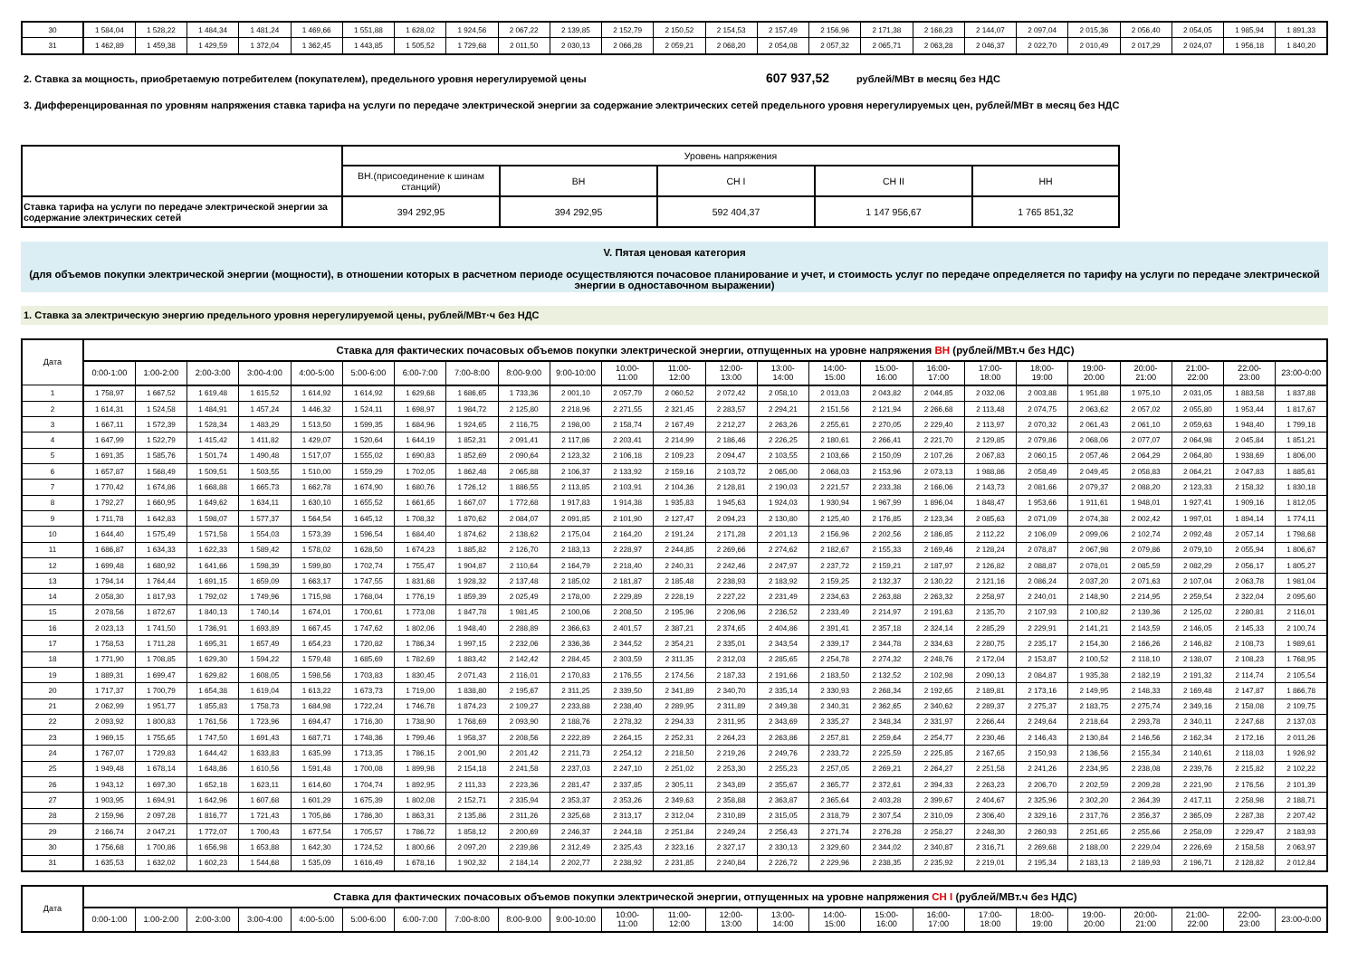| 30 | 1 584,04 | 1 528,22 | 1 484,34 | 1 481,24 | 1 469,66 | 1 551,88 | 1 628,02 | 1 924,56 | 2 067,22 | 2 139,85 | 2 152,79 | 2 150,52 | 2 154,53 | 2 157,49 | 2 156,96 | 2 171,38 | 2 168,23 | 2 144,07 | 2 097,04 | 2 015,36 | 2 056,40 | 2 054,05 | 1 985,94 | 1 891,33 |
| 31 | 1 462,89 | 1 459,38 | 1 429,59 | 1 372,04 | 1 362,45 | 1 443,85 | 1 505,52 | 1 729,68 | 2 011,50 | 2 030,13 | 2 066,28 | 2 059,21 | 2 068,20 | 2 054,08 | 2 057,32 | 2 065,71 | 2 063,28 | 2 046,37 | 2 022,70 | 2 010,49 | 2 017,29 | 2 024,07 | 1 956,18 | 1 840,20 |
2. Ставка за мощность, приобретаемую потребителем (покупателем), предельного уровня нерегулируемой цены 607 937,52 рублей/МВт в месяц без НДС
3. Дифференцированная по уровням напряжения ставка тарифа на услуги по передаче электрической энергии за содержание электрических сетей предельного уровня нерегулируемых цен, рублей/МВт в месяц без НДС
| | Уровень напряжения | | | | |
| | ВН.(присоединение к шинам станций) | ВН | СН I | СН II | НН |
| Ставка тарифа на услуги по передаче электрической энергии за содержание электрических сетей | 394 292,95 | 394 292,95 | 592 404,37 | 1 147 956,67 | 1 765 851,32 |
V. Пятая ценовая категория
(для объемов покупки электрической энергии (мощности), в отношении которых в расчетном периоде осуществляются почасовое планирование и учет, и стоимость услуг по передаче определяется по тарифу на услуги по передаче электрической энергии в одноставочном выражении)
1. Ставка за электрическую энергию предельного уровня нерегулируемой цены, рублей/МВт·ч без НДС
| Дата | Ставка для фактических почасовых объемов покупки электрической энергии, отпущенных на уровне напряжения ВН (рублей/МВт.ч без НДС) | | | | | | | | | | | | | | | | | | | | | | | |
| --- | --- | --- | --- | --- | --- | --- | --- | --- | --- | --- | --- | --- | --- | --- | --- | --- | --- | --- | --- | --- | --- | --- | --- | --- |
| | 0:00-1:00 | 1:00-2:00 | 2:00-3:00 | 3:00-4:00 | 4:00-5:00 | 5:00-6:00 | 6:00-7:00 | 7:00-8:00 | 8:00-9:00 | 9:00-10:00 | 10:00- 11:00 | 11:00- 12:00 | 12:00- 13:00 | 13:00- 14:00 | 14:00- 15:00 | 15:00- 16:00 | 16:00- 17:00 | 17:00- 18:00 | 18:00- 19:00 | 19:00- 20:00 | 20:00- 21:00 | 21:00- 22:00 | 22:00- 23:00 | 23:00-0:00 |
| 1 | 1 758,97 | 1 667,52 | 1 619,48 | 1 615,52 | 1 614,92 | 1 614,92 | 1 629,68 | 1 686,65 | 1 733,36 | 2 001,10 | 2 057,79 | 2 060,52 | 2 072,42 | 2 058,10 | 2 013,03 | 2 043,82 | 2 044,85 | 2 032,06 | 2 003,88 | 1 951,88 | 1 975,10 | 2 031,05 | 1 883,58 | 1 837,88 |
| 2 | 1 614,31 | 1 524,58 | 1 484,91 | 1 457,24 | 1 446,32 | 1 524,11 | 1 698,97 | 1 984,72 | 2 125,80 | 2 218,96 | 2 271,55 | 2 321,45 | 2 283,57 | 2 294,21 | 2 151,56 | 2 121,94 | 2 266,68 | 2 113,48 | 2 074,75 | 2 063,62 | 2 057,02 | 2 055,80 | 1 953,44 | 1 817,67 |
| 3 | 1 667,11 | 1 572,39 | 1 528,34 | 1 483,29 | 1 513,50 | 1 599,35 | 1 684,96 | 1 924,65 | 2 116,75 | 2 198,00 | 2 158,74 | 2 167,49 | 2 212,27 | 2 263,26 | 2 255,61 | 2 270,05 | 2 229,40 | 2 113,97 | 2 070,32 | 2 061,43 | 2 061,10 | 2 059,63 | 1 948,40 | 1 799,18 |
| 4 | 1 647,99 | 1 522,79 | 1 415,42 | 1 411,82 | 1 429,07 | 1 520,64 | 1 644,19 | 1 852,31 | 2 091,41 | 2 117,86 | 2 203,41 | 2 214,99 | 2 186,46 | 2 226,25 | 2 180,61 | 2 266,41 | 2 221,70 | 2 129,85 | 2 079,86 | 2 068,06 | 2 077,07 | 2 064,98 | 2 045,84 | 1 851,21 |
| 5 | 1 691,35 | 1 585,76 | 1 501,74 | 1 490,48 | 1 517,07 | 1 555,02 | 1 690,83 | 1 852,69 | 2 090,64 | 2 123,32 | 2 106,18 | 2 109,23 | 2 094,47 | 2 103,55 | 2 103,66 | 2 150,09 | 2 107,26 | 2 067,83 | 2 060,15 | 2 057,46 | 2 064,29 | 2 064,80 | 1 938,69 | 1 806,00 |
| 6 | 1 657,87 | 1 568,49 | 1 509,51 | 1 503,55 | 1 510,00 | 1 559,29 | 1 702,05 | 1 862,48 | 2 065,88 | 2 106,37 | 2 133,92 | 2 159,16 | 2 103,72 | 2 065,00 | 2 068,03 | 2 153,96 | 2 073,13 | 1 988,86 | 2 058,49 | 2 049,45 | 2 058,83 | 2 064,21 | 2 047,83 | 1 885,61 |
| 7 | 1 770,42 | 1 674,86 | 1 668,88 | 1 665,73 | 1 662,78 | 1 674,90 | 1 680,76 | 1 726,12 | 1 886,55 | 2 113,85 | 2 103,91 | 2 104,36 | 2 128,81 | 2 190,03 | 2 221,57 | 2 233,38 | 2 166,06 | 2 143,73 | 2 081,66 | 2 079,37 | 2 088,20 | 2 123,33 | 2 158,32 | 1 830,18 |
| 8 | 1 792,27 | 1 660,95 | 1 649,62 | 1 634,11 | 1 630,10 | 1 655,52 | 1 661,65 | 1 667,07 | 1 772,68 | 1 917,83 | 1 914,38 | 1 935,83 | 1 945,63 | 1 924,03 | 1 930,94 | 1 967,99 | 1 896,04 | 1 848,47 | 1 953,66 | 1 911,61 | 1 948,01 | 1 927,41 | 1 909,16 | 1 812,05 |
| 9 | 1 711,78 | 1 642,83 | 1 598,07 | 1 577,37 | 1 564,54 | 1 645,12 | 1 708,32 | 1 870,62 | 2 084,07 | 2 091,85 | 2 101,90 | 2 127,47 | 2 094,23 | 2 130,80 | 2 125,40 | 2 176,85 | 2 123,34 | 2 085,63 | 2 071,09 | 2 074,38 | 2 002,42 | 1 997,01 | 1 894,14 | 1 774,11 |
| 10 | 1 644,40 | 1 575,49 | 1 571,58 | 1 554,03 | 1 573,39 | 1 596,54 | 1 684,40 | 1 874,62 | 2 138,62 | 2 175,04 | 2 164,20 | 2 191,24 | 2 171,28 | 2 201,13 | 2 156,96 | 2 202,56 | 2 186,85 | 2 112,22 | 2 106,09 | 2 099,06 | 2 102,74 | 2 092,48 | 2 057,14 | 1 798,68 |
| 11 | 1 686,87 | 1 634,33 | 1 622,33 | 1 589,42 | 1 578,02 | 1 628,50 | 1 674,23 | 1 885,82 | 2 126,70 | 2 183,13 | 2 228,97 | 2 244,85 | 2 269,66 | 2 274,62 | 2 182,67 | 2 155,33 | 2 169,46 | 2 128,24 | 2 078,87 | 2 067,98 | 2 079,86 | 2 079,10 | 2 055,94 | 1 806,67 |
| 12 | 1 699,48 | 1 680,92 | 1 641,66 | 1 598,39 | 1 599,80 | 1 702,74 | 1 755,47 | 1 904,87 | 2 110,64 | 2 164,79 | 2 218,40 | 2 240,31 | 2 242,46 | 2 247,97 | 2 237,72 | 2 159,21 | 2 187,97 | 2 126,82 | 2 088,87 | 2 078,01 | 2 085,59 | 2 082,29 | 2 056,17 | 1 805,27 |
| 13 | 1 794,14 | 1 764,44 | 1 691,15 | 1 659,09 | 1 663,17 | 1 747,55 | 1 831,68 | 1 928,32 | 2 137,48 | 2 185,02 | 2 181,87 | 2 185,48 | 2 238,93 | 2 183,92 | 2 159,25 | 2 132,37 | 2 130,22 | 2 121,16 | 2 086,24 | 2 037,20 | 2 071,63 | 2 107,04 | 2 063,78 | 1 981,04 |
| 14 | 2 058,30 | 1 817,93 | 1 792,02 | 1 749,96 | 1 715,98 | 1 768,04 | 1 776,19 | 1 859,39 | 2 025,49 | 2 178,00 | 2 229,89 | 2 228,19 | 2 227,22 | 2 231,49 | 2 234,63 | 2 263,88 | 2 263,32 | 2 258,97 | 2 240,01 | 2 148,90 | 2 214,95 | 2 259,54 | 2 322,04 | 2 095,60 |
| 15 | 2 078,56 | 1 872,67 | 1 840,13 | 1 740,14 | 1 674,01 | 1 700,61 | 1 773,08 | 1 847,78 | 1 981,45 | 2 100,06 | 2 208,50 | 2 195,96 | 2 206,96 | 2 236,52 | 2 233,49 | 2 214,97 | 2 191,63 | 2 135,70 | 2 107,93 | 2 100,82 | 2 139,36 | 2 125,02 | 2 280,81 | 2 116,01 |
| 16 | 2 023,13 | 1 741,50 | 1 736,91 | 1 693,89 | 1 667,45 | 1 747,62 | 1 802,06 | 1 948,40 | 2 288,89 | 2 366,63 | 2 401,57 | 2 387,21 | 2 374,65 | 2 404,86 | 2 391,41 | 2 357,18 | 2 324,14 | 2 285,29 | 2 229,91 | 2 141,21 | 2 143,59 | 2 146,05 | 2 145,33 | 2 100,74 |
| 17 | 1 758,53 | 1 711,28 | 1 695,31 | 1 657,49 | 1 654,23 | 1 720,82 | 1 786,34 | 1 997,15 | 2 232,06 | 2 336,36 | 2 344,52 | 2 354,21 | 2 335,01 | 2 343,54 | 2 339,17 | 2 344,78 | 2 334,63 | 2 280,75 | 2 235,17 | 2 154,30 | 2 166,26 | 2 146,82 | 2 108,73 | 1 989,61 |
| 18 | 1 771,90 | 1 708,85 | 1 629,30 | 1 594,22 | 1 579,48 | 1 685,69 | 1 782,69 | 1 883,42 | 2 142,42 | 2 284,45 | 2 303,59 | 2 311,35 | 2 312,03 | 2 285,65 | 2 254,78 | 2 274,32 | 2 248,76 | 2 172,04 | 2 153,87 | 2 100,52 | 2 118,10 | 2 138,07 | 2 108,23 | 1 768,95 |
| 19 | 1 889,31 | 1 699,47 | 1 629,82 | 1 608,05 | 1 598,56 | 1 703,83 | 1 830,45 | 2 071,43 | 2 116,01 | 2 170,83 | 2 176,55 | 2 174,56 | 2 187,33 | 2 191,66 | 2 183,50 | 2 132,52 | 2 102,98 | 2 090,13 | 2 084,87 | 1 935,38 | 2 182,19 | 2 191,32 | 2 114,74 | 2 105,54 |
| 20 | 1 717,37 | 1 700,79 | 1 654,38 | 1 619,04 | 1 613,22 | 1 673,73 | 1 719,00 | 1 838,80 | 2 195,67 | 2 311,25 | 2 339,50 | 2 341,89 | 2 340,70 | 2 335,14 | 2 330,93 | 2 268,34 | 2 192,65 | 2 189,81 | 2 173,16 | 2 149,95 | 2 148,33 | 2 169,48 | 2 147,87 | 1 866,78 |
| 21 | 2 062,99 | 1 951,77 | 1 855,83 | 1 758,73 | 1 684,98 | 1 722,24 | 1 746,78 | 1 874,23 | 2 109,27 | 2 233,88 | 2 238,40 | 2 289,95 | 2 311,89 | 2 349,38 | 2 340,31 | 2 362,65 | 2 340,62 | 2 289,37 | 2 275,37 | 2 183,75 | 2 275,74 | 2 349,16 | 2 158,08 | 2 109,75 |
| 22 | 2 093,92 | 1 800,83 | 1 761,56 | 1 723,96 | 1 694,47 | 1 716,30 | 1 738,90 | 1 768,69 | 2 093,90 | 2 188,76 | 2 278,32 | 2 294,33 | 2 311,95 | 2 343,69 | 2 335,27 | 2 348,34 | 2 331,97 | 2 266,44 | 2 249,64 | 2 218,64 | 2 293,78 | 2 340,11 | 2 247,68 | 2 137,03 |
| 23 | 1 969,15 | 1 755,65 | 1 747,50 | 1 691,43 | 1 687,71 | 1 748,36 | 1 799,46 | 1 958,37 | 2 208,56 | 2 222,89 | 2 264,15 | 2 252,31 | 2 264,23 | 2 263,86 | 2 257,81 | 2 259,64 | 2 254,77 | 2 230,46 | 2 146,43 | 2 130,84 | 2 146,56 | 2 162,34 | 2 172,16 | 2 011,26 |
| 24 | 1 767,07 | 1 729,83 | 1 644,42 | 1 633,83 | 1 635,99 | 1 713,35 | 1 786,15 | 2 001,90 | 2 201,42 | 2 211,73 | 2 254,12 | 2 218,50 | 2 219,26 | 2 249,76 | 2 233,72 | 2 225,59 | 2 225,85 | 2 167,65 | 2 150,93 | 2 136,56 | 2 155,34 | 2 140,61 | 2 118,03 | 1 926,92 |
| 25 | 1 949,48 | 1 678,14 | 1 648,86 | 1 610,56 | 1 591,48 | 1 700,08 | 1 899,98 | 2 154,18 | 2 241,58 | 2 237,03 | 2 247,10 | 2 251,02 | 2 253,30 | 2 255,23 | 2 257,05 | 2 269,21 | 2 264,27 | 2 251,58 | 2 241,26 | 2 234,95 | 2 238,08 | 2 239,76 | 2 215,82 | 2 102,22 |
| 26 | 1 943,12 | 1 697,30 | 1 652,18 | 1 623,11 | 1 614,60 | 1 704,74 | 1 892,95 | 2 111,33 | 2 223,36 | 2 281,47 | 2 337,85 | 2 305,11 | 2 343,89 | 2 355,67 | 2 365,77 | 2 372,61 | 2 394,33 | 2 263,23 | 2 206,70 | 2 202,59 | 2 209,28 | 2 221,90 | 2 176,56 | 2 101,39 |
| 27 | 1 903,95 | 1 694,91 | 1 642,96 | 1 607,68 | 1 601,29 | 1 675,39 | 1 802,08 | 2 152,71 | 2 335,94 | 2 353,37 | 2 353,26 | 2 349,63 | 2 358,88 | 2 363,87 | 2 365,64 | 2 403,28 | 2 399,67 | 2 404,67 | 2 325,96 | 2 302,20 | 2 364,39 | 2 417,11 | 2 258,98 | 2 188,71 |
| 28 | 2 159,96 | 2 097,28 | 1 816,77 | 1 721,43 | 1 705,86 | 1 786,30 | 1 863,31 | 2 135,86 | 2 311,26 | 2 325,68 | 2 313,17 | 2 312,04 | 2 310,89 | 2 315,05 | 2 318,79 | 2 307,54 | 2 310,09 | 2 306,40 | 2 329,16 | 2 317,76 | 2 356,37 | 2 365,09 | 2 287,38 | 2 207,42 |
| 29 | 2 166,74 | 2 047,21 | 1 772,07 | 1 700,43 | 1 677,54 | 1 705,57 | 1 786,72 | 1 858,12 | 2 200,69 | 2 246,37 | 2 244,18 | 2 251,84 | 2 249,24 | 2 256,43 | 2 271,74 | 2 276,28 | 2 258,27 | 2 248,30 | 2 260,93 | 2 251,65 | 2 255,66 | 2 258,09 | 2 229,47 | 2 183,93 |
| 30 | 1 756,68 | 1 700,86 | 1 656,98 | 1 653,88 | 1 642,30 | 1 724,52 | 1 800,66 | 2 097,20 | 2 239,86 | 2 312,49 | 2 325,43 | 2 323,16 | 2 327,17 | 2 330,13 | 2 329,60 | 2 344,02 | 2 340,87 | 2 316,71 | 2 269,68 | 2 188,00 | 2 229,04 | 2 226,69 | 2 158,58 | 2 063,97 |
| 31 | 1 635,53 | 1 632,02 | 1 602,23 | 1 544,68 | 1 535,09 | 1 616,49 | 1 678,16 | 1 902,32 | 2 184,14 | 2 202,77 | 2 238,92 | 2 231,85 | 2 240,84 | 2 226,72 | 2 229,96 | 2 238,35 | 2 235,92 | 2 219,01 | 2 195,34 | 2 183,13 | 2 189,93 | 2 196,71 | 2 128,82 | 2 012,84 |
| Дата | Ставка для фактических почасовых объемов покупки электрической энергии, отпущенных на уровне напряжения СН I (рублей/МВт.ч без НДС) | | | | | | | | | | | | | | | | | | | | | | | |
| --- | --- | --- | --- | --- | --- | --- | --- | --- | --- | --- | --- | --- | --- | --- | --- | --- | --- | --- | --- | --- | --- | --- | --- | --- |
| | 0:00-1:00 | 1:00-2:00 | 2:00-3:00 | 3:00-4:00 | 4:00-5:00 | 5:00-6:00 | 6:00-7:00 | 7:00-8:00 | 8:00-9:00 | 9:00-10:00 | 10:00- 11:00 | 11:00- 12:00 | 12:00- 13:00 | 13:00- 14:00 | 14:00- 15:00 | 15:00- 16:00 | 16:00- 17:00 | 17:00- 18:00 | 18:00- 19:00 | 19:00- 20:00 | 20:00- 21:00 | 21:00- 22:00 | 22:00- 23:00 | 23:00-0:00 |